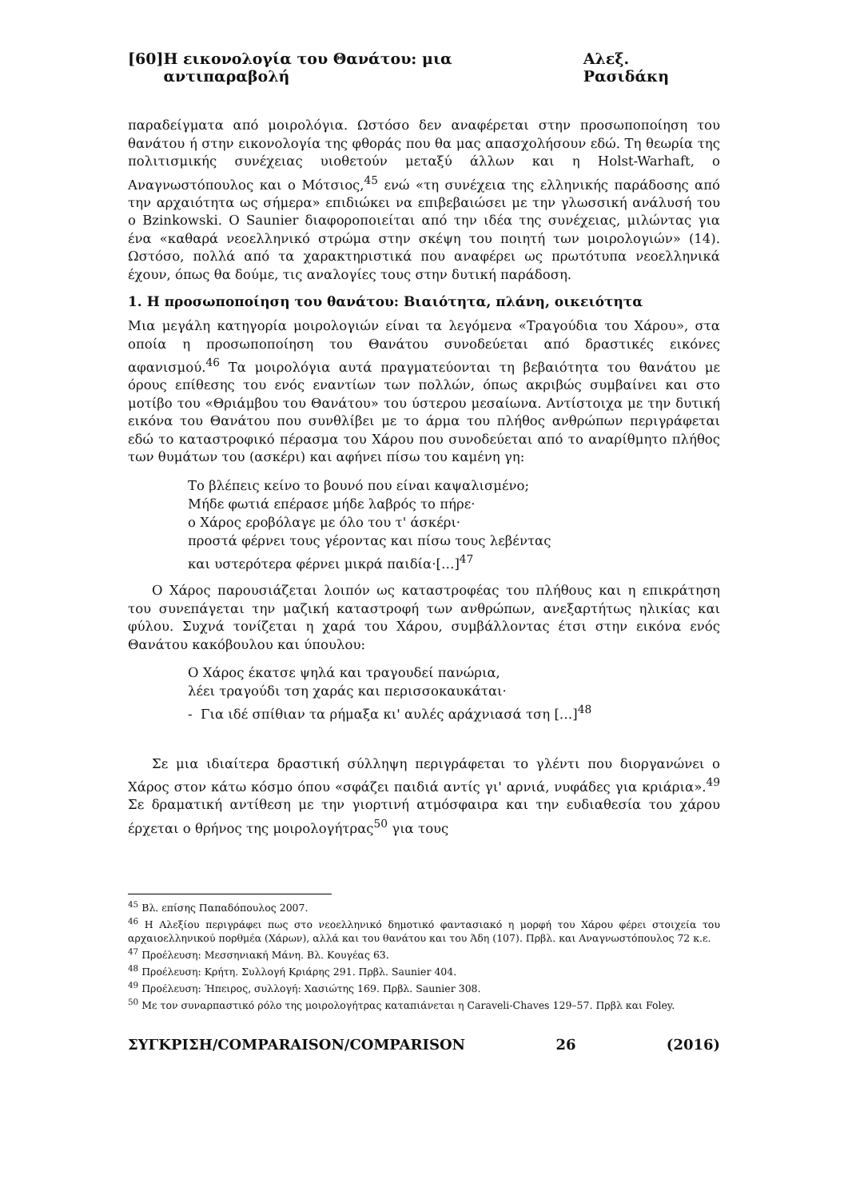[60] Η εικονολογία του Θανάτου: μια αντιπαραβολή Αλεξ. Ρασιδάκη
παραδείγματα από μοιρολόγια. Ωστόσο δεν αναφέρεται στην προσωποποίηση του θανάτου ή στην εικονολογία της φθοράς που θα μας απασχολήσουν εδώ. Τη θεωρία της πολιτισμικής συνέχειας υιοθετούν μεταξύ άλλων και η Holst-Warhaft, ο Αναγνωστόπουλος και ο Μότσιος,<sup>45</sup> ενώ «τη συνέχεια της ελληνικής παράδοσης από την αρχαιότητα ως σήμερα» επιδιώκει να επιβεβαιώσει με την γλωσσική ανάλυσή του ο Bzinkowski. Ο Saunier διαφοροποιείται από την ιδέα της συνέχειας, μιλώντας για ένα «καθαρά νεοελληνικό στρώμα στην σκέψη του ποιητή των μοιρολογιών» (14). Ωστόσο, πολλά από τα χαρακτηριστικά που αναφέρει ως πρωτότυπα νεοελληνικά έχουν, όπως θα δούμε, τις αναλογίες τους στην δυτική παράδοση.
1. Η προσωποποίηση του θανάτου: Βιαιότητα, πλάνη, οικειότητα
Μια μεγάλη κατηγορία μοιρολογιών είναι τα λεγόμενα «Τραγούδια του Χάρου», στα οποία η προσωποποίηση του Θανάτου συνοδεύεται από δραστικές εικόνες αφανισμού.<sup>46</sup> Τα μοιρολόγια αυτά πραγματεύονται τη βεβαιότητα του θανάτου με όρους επίθεσης του ενός εναντίων των πολλών, όπως ακριβώς συμβαίνει και στο μοτίβο του «Θριάμβου του Θανάτου» του ύστερου μεσαίωνα. Αντίστοιχα με την δυτική εικόνα του Θανάτου που συνθλίβει με το άρμα του πλήθος ανθρώπων περιγράφεται εδώ το καταστροφικό πέρασμα του Χάρου που συνοδεύεται από το αναρίθμητο πλήθος των θυμάτων του (ασκέρι) και αφήνει πίσω του καμένη γη:
Το βλέπεις κείνο το βουνό που είναι καψαλισμένο;
Μήδε φωτιά επέρασε μήδε λαβρός το πήρε·
ο Χάρος εροβόλαγε με όλο του τ' άσκέρι·
προστά φέρνει τους γέροντας και πίσω τους λεβέντας
και υστερότερα φέρνει μικρά παιδία·[…]<sup>47</sup>
Ο Χάρος παρουσιάζεται λοιπόν ως καταστροφέας του πλήθους και η επικράτηση του συνεπάγεται την μαζική καταστροφή των ανθρώπων, ανεξαρτήτως ηλικίας και φύλου. Συχνά τονίζεται η χαρά του Χάρου, συμβάλλοντας έτσι στην εικόνα ενός Θανάτου κακόβουλου και ύπουλου:
Ο Χάρος έκατσε ψηλά και τραγουδεί πανώρια,
λέει τραγούδι τση χαράς και περισσοκαυκάται·
- Για ιδέ σπίθιαν τα ρήμαξα κι' αυλές αράχνιασά τση […]<sup>48</sup>
Σε μια ιδιαίτερα δραστική σύλληψη περιγράφεται το γλέντι που διοργανώνει ο Χάρος στον κάτω κόσμο όπου «σφάζει παιδιά αντίς γι' αρνιά, νυφάδες για κριάρια».<sup>49</sup> Σε δραματική αντίθεση με την γιορτινή ατμόσφαιρα και την ευδιαθεσία του χάρου έρχεται ο θρήνος της μοιρολογήτρας<sup>50</sup> για τους
<sup>45</sup> Βλ. επίσης Παπαδόπουλος 2007.
<sup>46</sup> Η Αλεξίου περιγράφει πως στο νεοελληνικό δημοτικό φαντασιακό η μορφή του Χάρου φέρει στοιχεία του αρχαιοελληνικού πορθμέα (Χάρων), αλλά και του θανάτου και του Άδη (107). Πρβλ. και Αναγνωστόπουλος 72 κ.ε.
<sup>47</sup> Προέλευση: Μεσσηνιακή Μάνη. Βλ. Κουγέας 63.
<sup>48</sup> Προέλευση: Κρήτη. Συλλογή Κριάρης 291. Πρβλ. Saunier 404.
<sup>49</sup> Προέλευση: Ήπειρος, συλλογή: Χασιώτης 169. Πρβλ. Saunier 308.
<sup>50</sup> Με τον συναρπαστικό ρόλο της μοιρολογήτρας καταπιάνεται η Caraveli-Chaves 129–57. Πρβλ και Foley.
ΣΥΓΚΡΙΣΗ/COMPARAISON/COMPARISON 26 (2016)